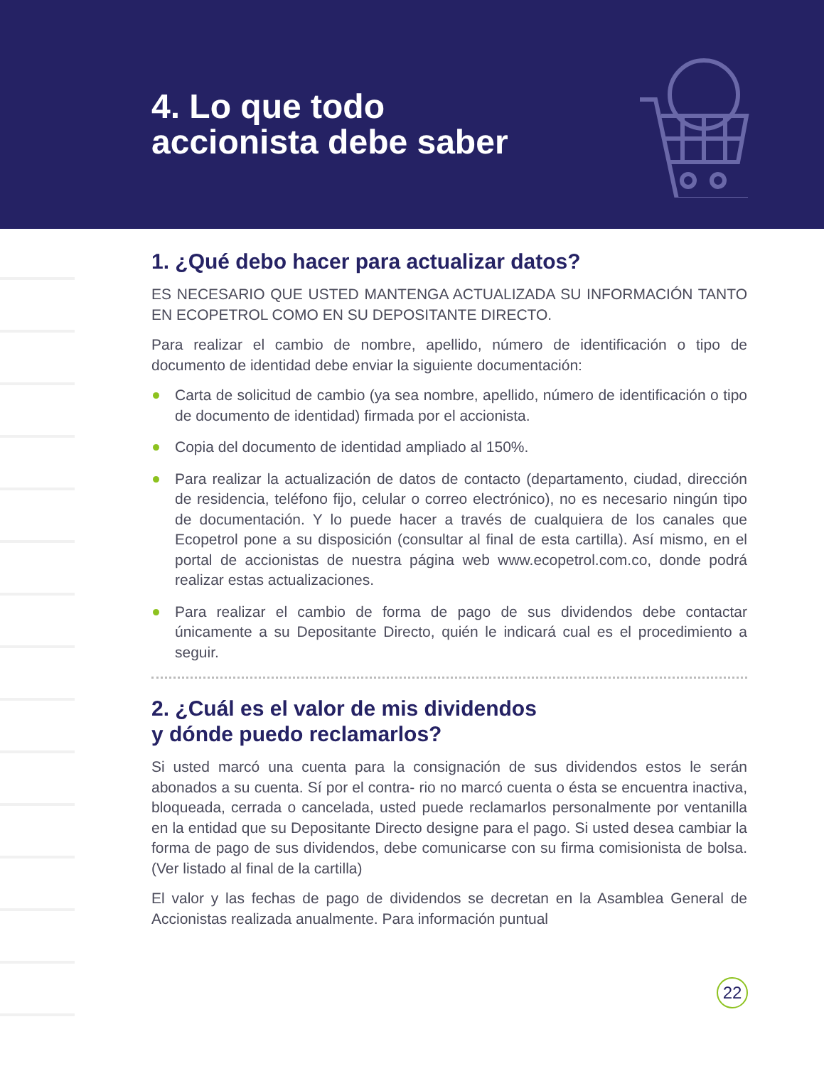4. Lo que todo
accionista debe saber
1. ¿Qué debo hacer para actualizar datos?
ES NECESARIO QUE USTED MANTENGA ACTUALIZADA SU INFORMACIÓN TANTO EN ECOPETROL COMO EN SU DEPOSITANTE DIRECTO.
Para realizar el cambio de nombre, apellido, número de identificación o tipo de documento de identidad debe enviar la siguiente documentación:
Carta de solicitud de cambio (ya sea nombre, apellido, número de identificación o tipo de documento de identidad) firmada por el accionista.
Copia del documento de identidad ampliado al 150%.
Para realizar la actualización de datos de contacto (departamento, ciudad, dirección de residencia, teléfono fijo, celular o correo electrónico), no es necesario ningún tipo de documentación. Y lo puede hacer a través de cualquiera de los canales que Ecopetrol pone a su disposición (consultar al final de esta cartilla). Así mismo, en el portal de accionistas de nuestra página web www.ecopetrol.com.co, donde podrá realizar estas actualizaciones.
Para realizar el cambio de forma de pago de sus dividendos debe contactar únicamente a su Depositante Directo, quién le indicará cual es el procedimiento a seguir.
2. ¿Cuál es el valor de mis dividendos
y dónde puedo reclamarlos?
Si usted marcó una cuenta para la consignación de sus dividendos estos le serán abonados a su cuenta. Sí por el contra- rio no marcó cuenta o ésta se encuentra inactiva, bloqueada, cerrada o cancelada, usted puede reclamarlos personalmente por ventanilla en la entidad que su Depositante Directo designe para el pago. Si usted desea cambiar la forma de pago de sus dividendos, debe comunicarse con su firma comisionista de bolsa. (Ver listado al final de la cartilla)
El valor y las fechas de pago de dividendos se decretan en la Asamblea General de Accionistas realizada anualmente. Para información puntual
22